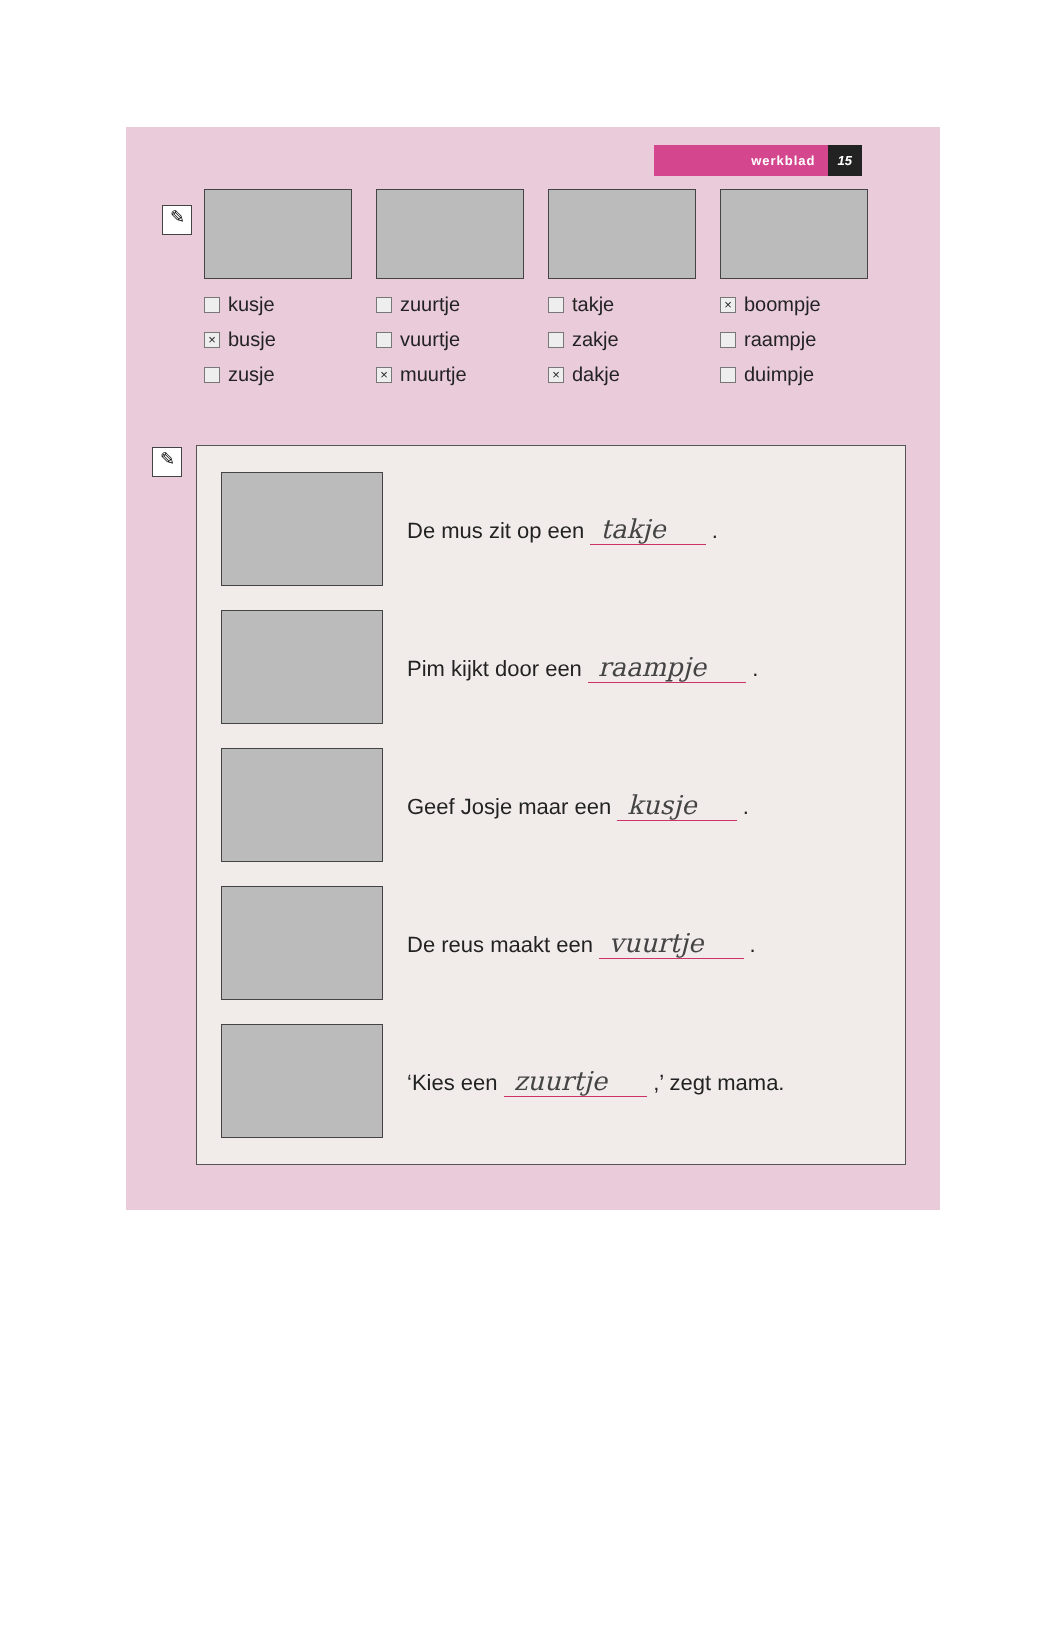werkblad 15
✎
kusje
× busje
zusje
zuurtje
vuurtje
× muurtje
takje
zakje
× dakje
× boompje
raampje
duimpje
✎
De mus zit op een takje .
Pim kijkt door een raampje .
Geef Josje maar een kusje .
De reus maakt een vuurtje .
‘Kies een zuurtje ,’ zegt mama.